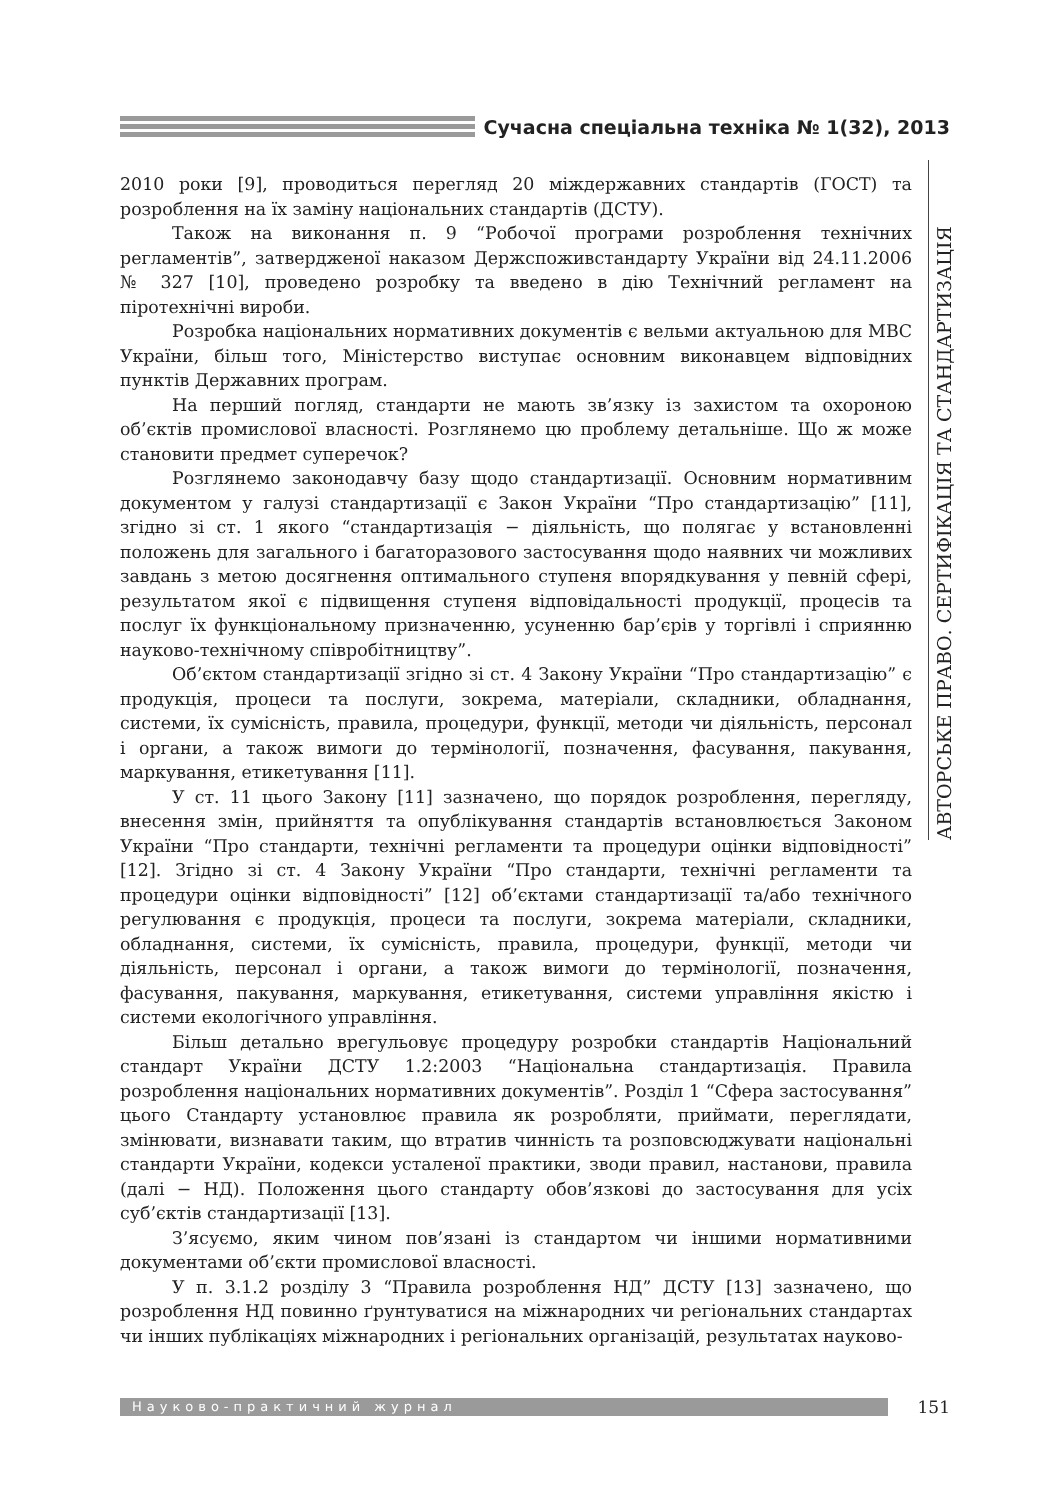Сучасна спеціальна техніка № 1(32), 2013
АВТОРСЬКЕ ПРАВО. СЕРТИФІКАЦІЯ ТА СТАНДАРТИЗАЦІЯ
2010 роки [9], проводиться перегляд 20 міждержавних стандартів (ГОСТ) та розроблення на їх заміну національних стандартів (ДСТУ).
Також на виконання п. 9 “Робочої програми розроблення технічних регламентів”, затвердженої наказом Держспоживстандарту України від 24.11.2006 № 327 [10], проведено розробку та введено в дію Технічний регламент на піротехнічні вироби.
Розробка національних нормативних документів є вельми актуальною для МВС України, більш того, Міністерство виступає основним виконавцем відповідних пунктів Державних програм.
На перший погляд, стандарти не мають зв’язку із захистом та охороною об’єктів промислової власності. Розглянемо цю проблему детальніше. Що ж може становити предмет суперечок?
Розглянемо законодавчу базу щодо стандартизації. Основним нормативним документом у галузі стандартизації є Закон України “Про стандартизацію” [11], згідно зі ст. 1 якого “стандартизація − діяльність, що полягає у встановленні положень для загального і багаторазового застосування щодо наявних чи можливих завдань з метою досягнення оптимального ступеня впорядкування у певній сфері, результатом якої є підвищення ступеня відповідальності продукції, процесів та послуг їх функціональному призначенню, усуненню бар’єрів у торгівлі і сприянню науково-технічному співробітництву”.
Об’єктом стандартизації згідно зі ст. 4 Закону України “Про стандартизацію” є продукція, процеси та послуги, зокрема, матеріали, складники, обладнання, системи, їх сумісність, правила, процедури, функції, методи чи діяльність, персонал і органи, а також вимоги до термінології, позначення, фасування, пакування, маркування, етикетування [11].
У ст. 11 цього Закону [11] зазначено, що порядок розроблення, перегляду, внесення змін, прийняття та опублікування стандартів встановлюється Законом України “Про стандарти, технічні регламенти та процедури оцінки відповідності” [12]. Згідно зі ст. 4 Закону України “Про стандарти, технічні регламенти та процедури оцінки відповідності” [12] об’єктами стандартизації та/або технічного регулювання є продукція, процеси та послуги, зокрема матеріали, складники, обладнання, системи, їх сумісність, правила, процедури, функції, методи чи діяльність, персонал і органи, а також вимоги до термінології, позначення, фасування, пакування, маркування, етикетування, системи управління якістю і системи екологічного управління.
Більш детально врегульовує процедуру розробки стандартів Національний стандарт України ДСТУ 1.2:2003 “Національна стандартизація. Правила розроблення національних нормативних документів”. Розділ 1 “Сфера застосування” цього Стандарту установлює правила як розробляти, приймати, переглядати, змінювати, визнавати таким, що втратив чинність та розповсюджувати національні стандарти України, кодекси усталеної практики, зводи правил, настанови, правила (далі − НД). Положення цього стандарту обов’язкові до застосування для усіх суб’єктів стандартизації [13].
З’ясуємо, яким чином пов’язані із стандартом чи іншими нормативними документами об’єкти промислової власності.
У п. 3.1.2 розділу 3 “Правила розроблення НД” ДСТУ [13] зазначено, що розроблення НД повинно ґрунтуватися на міжнародних чи регіональних стандартах чи інших публікаціях міжнародних і регіональних організацій, результатах науково-
Науково-практичний журнал
151